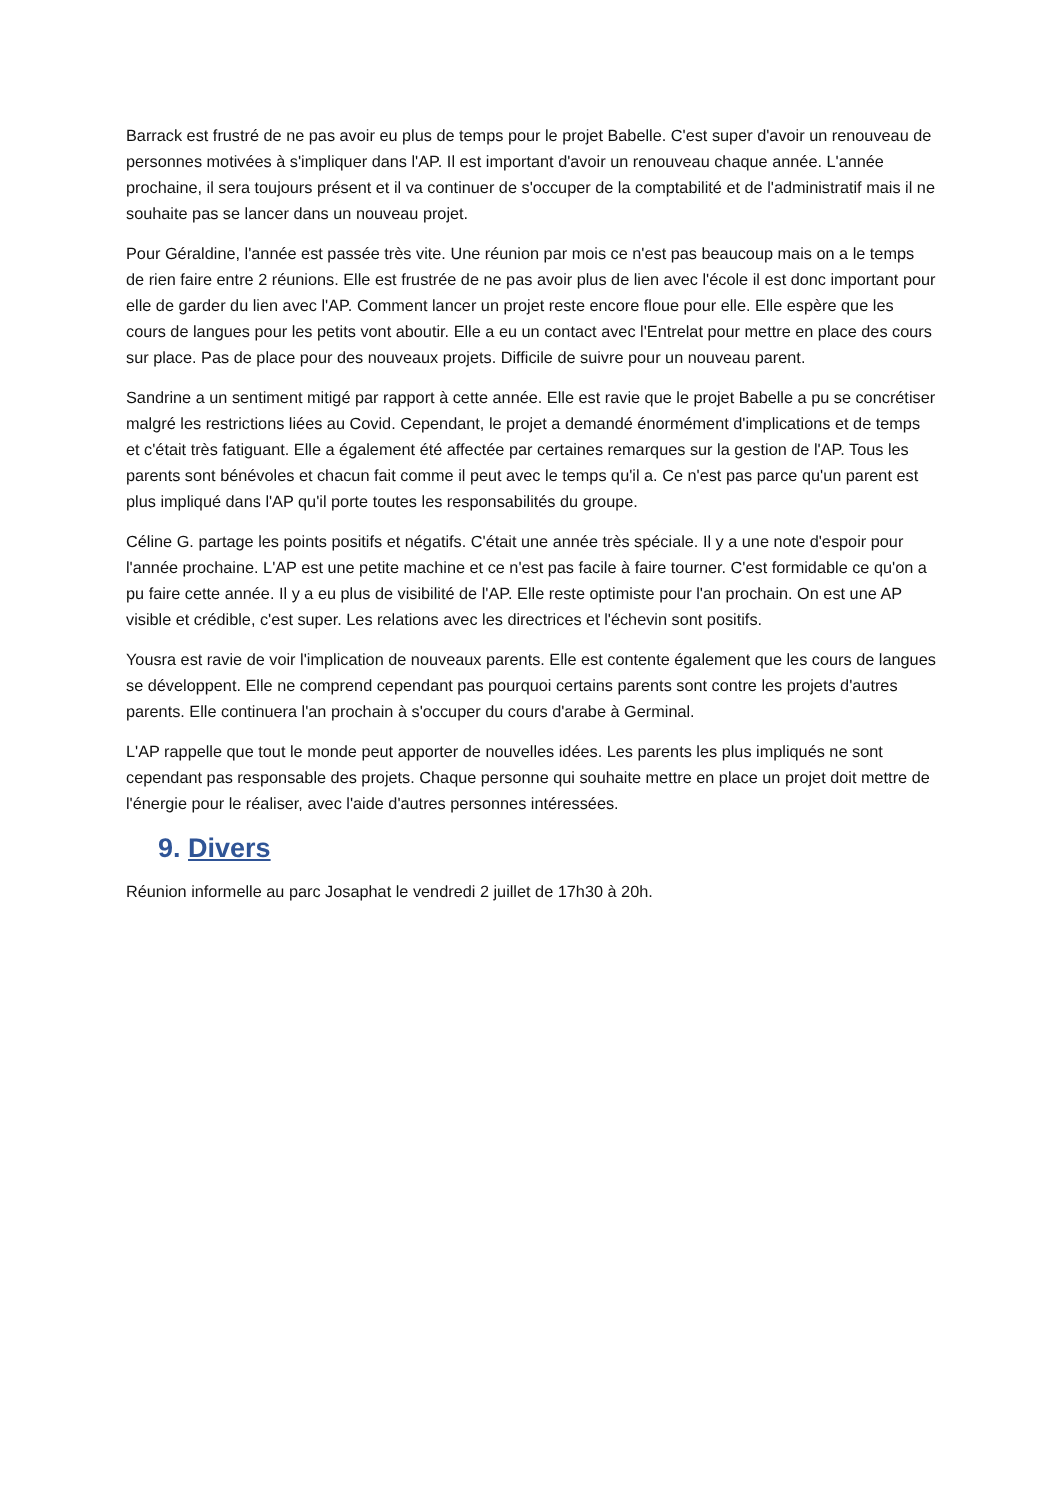Barrack est frustré de ne pas avoir eu plus de temps pour le projet Babelle. C'est super d'avoir un renouveau de personnes motivées à s'impliquer dans l'AP. Il est important d'avoir un renouveau chaque année. L'année prochaine, il sera toujours présent et il va continuer de s'occuper de la comptabilité et de l'administratif mais il ne souhaite pas se lancer dans un nouveau projet.
Pour Géraldine, l'année est passée très vite. Une réunion par mois ce n'est pas beaucoup mais on a le temps de rien faire entre 2 réunions. Elle est frustrée de ne pas avoir plus de lien avec l'école il est donc important pour elle de garder du lien avec l'AP. Comment lancer un projet reste encore floue pour elle. Elle espère que les cours de langues pour les petits vont aboutir. Elle a eu un contact avec l'Entrelat pour mettre en place des cours sur place. Pas de place pour des nouveaux projets. Difficile de suivre pour un nouveau parent.
Sandrine a un sentiment mitigé par rapport à cette année. Elle est ravie que le projet Babelle a pu se concrétiser malgré les restrictions liées au Covid. Cependant, le projet a demandé énormément d'implications et de temps et c'était très fatiguant. Elle a également été affectée par certaines remarques sur la gestion de l'AP. Tous les parents sont bénévoles et chacun fait comme il peut avec le temps qu'il a. Ce n'est pas parce qu'un parent est plus impliqué dans l'AP qu'il porte toutes les responsabilités du groupe.
Céline G. partage les points positifs et négatifs. C'était une année très spéciale. Il y a une note d'espoir pour l'année prochaine. L'AP est une petite machine et ce n'est pas facile à faire tourner. C'est formidable ce qu'on a pu faire cette année. Il y a eu plus de visibilité de l'AP. Elle reste optimiste pour l'an prochain. On est une AP visible et crédible, c'est super. Les relations avec les directrices et l'échevin sont positifs.
Yousra est ravie de voir l'implication de nouveaux parents. Elle est contente également que les cours de langues se développent. Elle ne comprend cependant pas pourquoi certains parents sont contre les projets d'autres parents. Elle continuera l'an prochain à s'occuper du cours d'arabe à Germinal.
L'AP rappelle que tout le monde peut apporter de nouvelles idées. Les parents les plus impliqués ne sont cependant pas responsable des projets. Chaque personne qui souhaite mettre en place un projet doit mettre de l'énergie pour le réaliser, avec l'aide d'autres personnes intéressées.
9. Divers
Réunion informelle au parc Josaphat le vendredi 2 juillet de 17h30 à 20h.